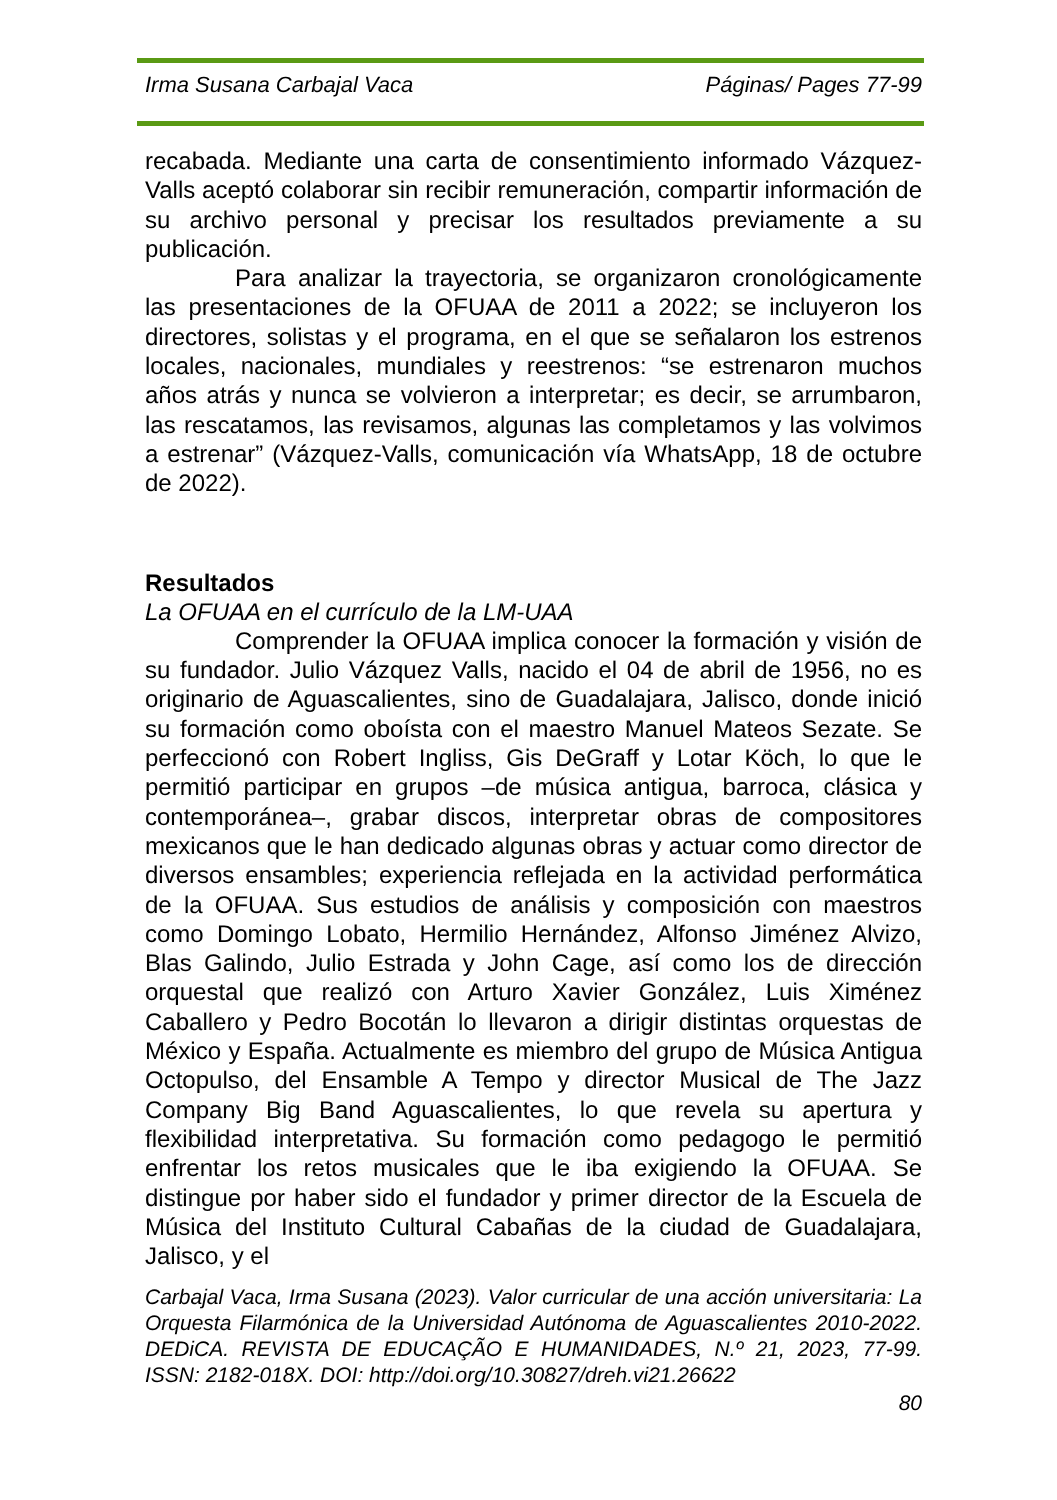Irma Susana Carbajal Vaca Páginas/ Pages 77-99
recabada. Mediante una carta de consentimiento informado Vázquez-Valls aceptó colaborar sin recibir remuneración, compartir información de su archivo personal y precisar los resultados previamente a su publicación.
Para analizar la trayectoria, se organizaron cronológicamente las presentaciones de la OFUAA de 2011 a 2022; se incluyeron los directores, solistas y el programa, en el que se señalaron los estrenos locales, nacionales, mundiales y reestrenos: “se estrenaron muchos años atrás y nunca se volvieron a interpretar; es decir, se arrumbaron, las rescatamos, las revisamos, algunas las completamos y las volvimos a estrenar” (Vázquez-Valls, comunicación vía WhatsApp, 18 de octubre de 2022).
Resultados
La OFUAA en el currículo de la LM-UAA
Comprender la OFUAA implica conocer la formación y visión de su fundador. Julio Vázquez Valls, nacido el 04 de abril de 1956, no es originario de Aguascalientes, sino de Guadalajara, Jalisco, donde inició su formación como oboísta con el maestro Manuel Mateos Sezate. Se perfeccionó con Robert Ingliss, Gis DeGraff y Lotar Köch, lo que le permitió participar en grupos –de música antigua, barroca, clásica y contemporánea–, grabar discos, interpretar obras de compositores mexicanos que le han dedicado algunas obras y actuar como director de diversos ensambles; experiencia reflejada en la actividad performática de la OFUAA. Sus estudios de análisis y composición con maestros como Domingo Lobato, Hermilio Hernández, Alfonso Jiménez Alvizo, Blas Galindo, Julio Estrada y John Cage, así como los de dirección orquestal que realizó con Arturo Xavier González, Luis Ximénez Caballero y Pedro Bocotán lo llevaron a dirigir distintas orquestas de México y España. Actualmente es miembro del grupo de Música Antigua Octopulso, del Ensamble A Tempo y director Musical de The Jazz Company Big Band Aguascalientes, lo que revela su apertura y flexibilidad interpretativa. Su formación como pedagogo le permitió enfrentar los retos musicales que le iba exigiendo la OFUAA. Se distingue por haber sido el fundador y primer director de la Escuela de Música del Instituto Cultural Cabañas de la ciudad de Guadalajara, Jalisco, y el
Carbajal Vaca, Irma Susana (2023). Valor curricular de una acción universitaria: La Orquesta Filarmónica de la Universidad Autónoma de Aguascalientes 2010-2022. DEDiCA. REVISTA DE EDUCAÇÃO E HUMANIDADES, N.º 21, 2023, 77-99. ISSN: 2182-018X. DOI: http://doi.org/10.30827/dreh.vi21.26622
80